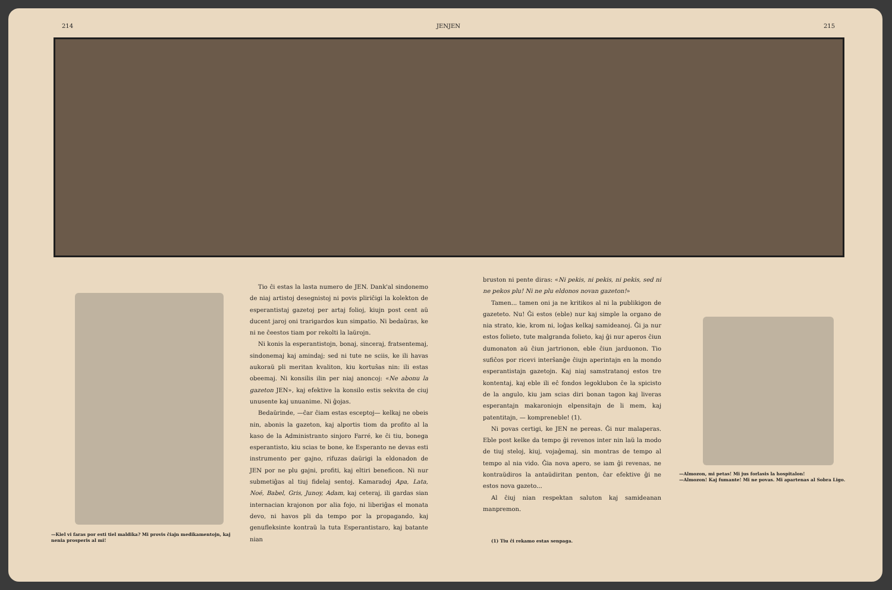214 JEN JEN 215
—Kiel vi faras por esti tiel maldika? Mi provis ĉiajn medikamentojn, kaj nenia prosperis al mi!
Tio ĉi estas la lasta numero de JEN. Dank'al sindonemo de niaj artistoj desegnistoj ni povis pliriĉigi la kolekton de esperantistaj gazetoj per artaj folioj, kiujn post cent aŭ ducent jaroj oni trarigardos kun simpatio. Ni bedaŭras, ke ni ne ĉeestos tiam por rekolti la laŭrojn.
Ni konis la esperantistojn, bonaj, sinceraj, fratsentemaj, sindonemaj kaj amindaj; sed ni tute ne sciis, ke ili havas aukoraŭ pli meritan kvaliton, kiu kortuŝas nin: ili estas obeemaj. Ni konsilis ilin per niaj anoncoj: «Ne abonu la gazeton JEN», kaj efektive la konsilo estis sekvita de ciuj unusente kaj unuanime. Ni ĝojas.
Bedaŭrinde, —ĉar ĉiam estas esceptoj— kelkaj ne obeis nin, abonis la gazeton, kaj alportis tiom da profito al la kaso de la Administranto sinjoro Farré, ke ĉi tiu, bonega esperantisto, kiu scias te bone, ke Esperanto ne devas esti instrumento per gajno, rifuzas daŭrigi la eldonadon de JEN por ne plu gajni, profiti, kaj eltiri beneficon. Ni nur submetiĝas al tiuj fidelaj sentoj. Kamaradoj Apa, Lata, Noé, Babel, Gris, Junoy, Adam, kaj ceteraj, ili gardas sian internacian krajonon por alia fojo, ni liberiĝas el monata devo, ni havos pli da tempo por la propagando, kaj genufleksinte kontraŭ la tuta Esperantistaro, kaj batante nian
bruston ni pente diras: «Ni pekis, ni pekis, ni pekis, sed ni ne pekos plu! Ni ne plu eldonos novan gazeton!»
Tamen... tamen oni ja ne kritikos al ni la publikigon de gazeteto. Nu! Ĝi estos (eble) nur kaj simple la organo de nia strato, kie, krom ni, loĝas kelkaj samideanoj. Ĝi ja nur estos folieto, tute malgranda folieto, kaj ĝi nur aperos ĉiun dumonaton aŭ ĉiun jartrionon, eble ĉiun jarduonon. Tio sufiĉos por ricevi interŝanĝe ĉiujn aperintajn en la mondo esperantistajn gazetojn. Kaj niaj samstratanoj estos tre kontentaj, kaj eble ili eĉ fondos legoklubon ĉe la spicisto de la angulo, kiu jam scias diri bonan tagon kaj liveras esperantajn makaroniojn elpensitajn de li mem, kaj patentitajn, — kompreneble! (1).
Ni povas certigi, ke JEN ne pereas. Ĝi nur malaperas. Eble post kelke da tempo ĝi revenos inter nin laŭ la modo de tiuj steloj, kiuj, vojaĝemaj, sin montras de tempo al tempo al nia vido. Ĝia nova apero, se iam ĝi revenas, ne kontraŭdiros la antaŭdiritan penton, ĉar efektive ĝi ne estos nova gazeto...
Al ĉiuj nian respektan saluton kaj samideanan manpremon.
(1) Tiu ĉi rekamo estas senpaga.
—Almozon, mi petas! Mi jus forlasis la hospitalon!
—Almozon! Kaj fumante! Mi ne povas. Mi apartenas al Sobra Ligo.